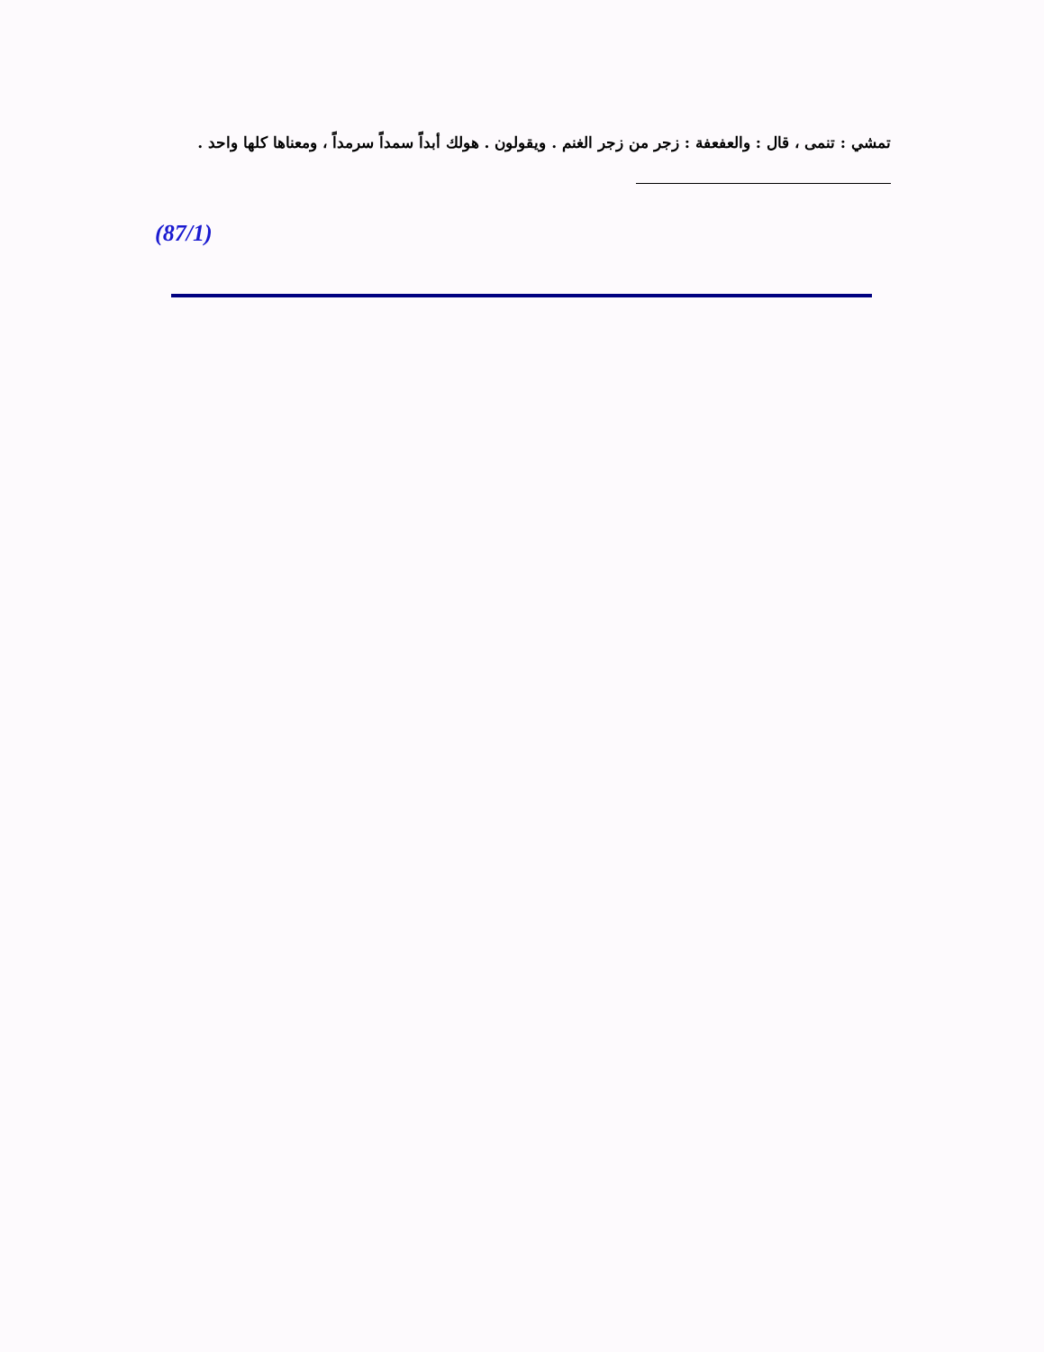تمشي : تنمى ، قال : والعفعفة : زجر من زجر الغنم . ويقولون . هولك أبداً سمداً سرمداً ، ومعناها كلها واحد .
(87/1)